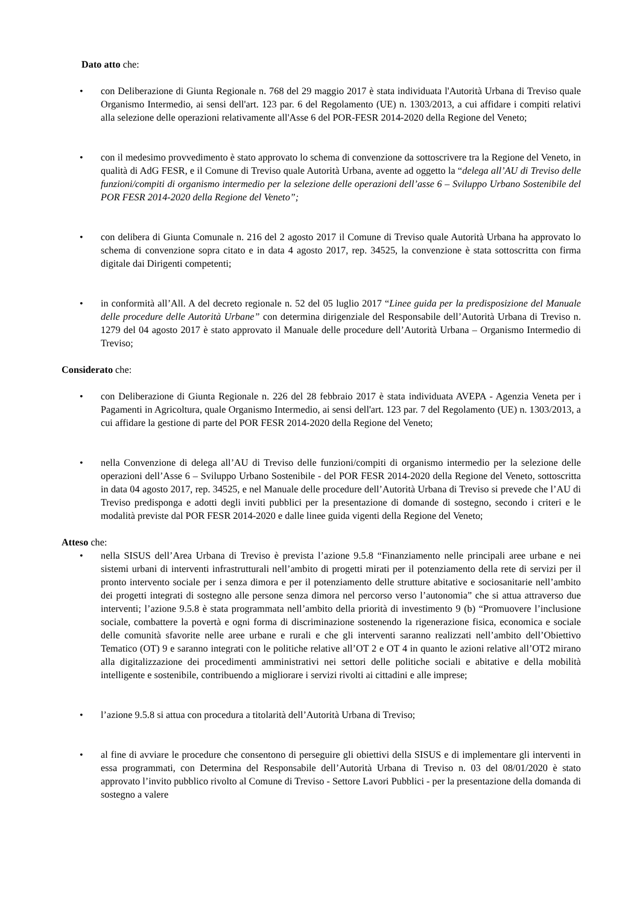Dato atto che:
• con Deliberazione di Giunta Regionale n. 768 del 29 maggio 2017 è stata individuata l'Autorità Urbana di Treviso quale Organismo Intermedio, ai sensi dell'art. 123 par. 6 del Regolamento (UE) n. 1303/2013, a cui affidare i compiti relativi alla selezione delle operazioni relativamente all'Asse 6 del POR-FESR 2014-2020 della Regione del Veneto;
• con il medesimo provvedimento è stato approvato lo schema di convenzione da sottoscrivere tra la Regione del Veneto, in qualità di AdG FESR, e il Comune di Treviso quale Autorità Urbana, avente ad oggetto la “delega all’AU di Treviso delle funzioni/compiti di organismo intermedio per la selezione delle operazioni dell’asse 6 – Sviluppo Urbano Sostenibile del POR FESR 2014-2020 della Regione del Veneto”;
• con delibera di Giunta Comunale n. 216 del 2 agosto 2017 il Comune di Treviso quale Autorità Urbana ha approvato lo schema di convenzione sopra citato e in data 4 agosto 2017, rep. 34525, la convenzione è stata sottoscritta con firma digitale dai Dirigenti competenti;
• in conformità all’All. A del decreto regionale n. 52 del 05 luglio 2017 “Linee guida per la predisposizione del Manuale delle procedure delle Autorità Urbane” con determina dirigenziale del Responsabile dell’Autorità Urbana di Treviso n. 1279 del 04 agosto 2017 è stato approvato il Manuale delle procedure dell’Autorità Urbana – Organismo Intermedio di Treviso;
Considerato che:
• con Deliberazione di Giunta Regionale n. 226 del 28 febbraio 2017 è stata individuata AVEPA - Agenzia Veneta per i Pagamenti in Agricoltura, quale Organismo Intermedio, ai sensi dell'art. 123 par. 7 del Regolamento (UE) n. 1303/2013, a cui affidare la gestione di parte del POR FESR 2014-2020 della Regione del Veneto;
• nella Convenzione di delega all’AU di Treviso delle funzioni/compiti di organismo intermedio per la selezione delle operazioni dell’Asse 6 – Sviluppo Urbano Sostenibile - del POR FESR 2014-2020 della Regione del Veneto, sottoscritta in data 04 agosto 2017, rep. 34525, e nel Manuale delle procedure dell’Autorità Urbana di Treviso si prevede che l’AU di Treviso predisponga e adotti degli inviti pubblici per la presentazione di domande di sostegno, secondo i criteri e le modalità previste dal POR FESR 2014-2020 e dalle linee guida vigenti della Regione del Veneto;
Atteso che:
• nella SISUS dell’Area Urbana di Treviso è prevista l’azione 9.5.8 “Finanziamento nelle principali aree urbane e nei sistemi urbani di interventi infrastrutturali nell’ambito di progetti mirati per il potenziamento della rete di servizi per il pronto intervento sociale per i senza dimora e per il potenziamento delle strutture abitative e sociosanitarie nell’ambito dei progetti integrati di sostegno alle persone senza dimora nel percorso verso l’autonomia” che si attua attraverso due interventi; l’azione 9.5.8 è stata programmata nell’ambito della priorità di investimento 9 (b) “Promuovere l’inclusione sociale, combattere la povertà e ogni forma di discriminazione sostenendo la rigenerazione fisica, economica e sociale delle comunità sfavorite nelle aree urbane e rurali e che gli interventi saranno realizzati nell’ambito dell’Obiettivo Tematico (OT) 9 e saranno integrati con le politiche relative all’OT 2 e OT 4 in quanto le azioni relative all’OT2 mirano alla digitalizzazione dei procedimenti amministrativi nei settori delle politiche sociali e abitative e della mobilità intelligente e sostenibile, contribuendo a migliorare i servizi rivolti ai cittadini e alle imprese;
• l’azione 9.5.8 si attua con procedura a titolarità dell’Autorità Urbana di Treviso;
• al fine di avviare le procedure che consentono di perseguire gli obiettivi della SISUS e di implementare gli interventi in essa programmati, con Determina del Responsabile dell’Autorità Urbana di Treviso n. 03 del 08/01/2020 è stato approvato l’invito pubblico rivolto al Comune di Treviso - Settore Lavori Pubblici - per la presentazione della domanda di sostegno a valere